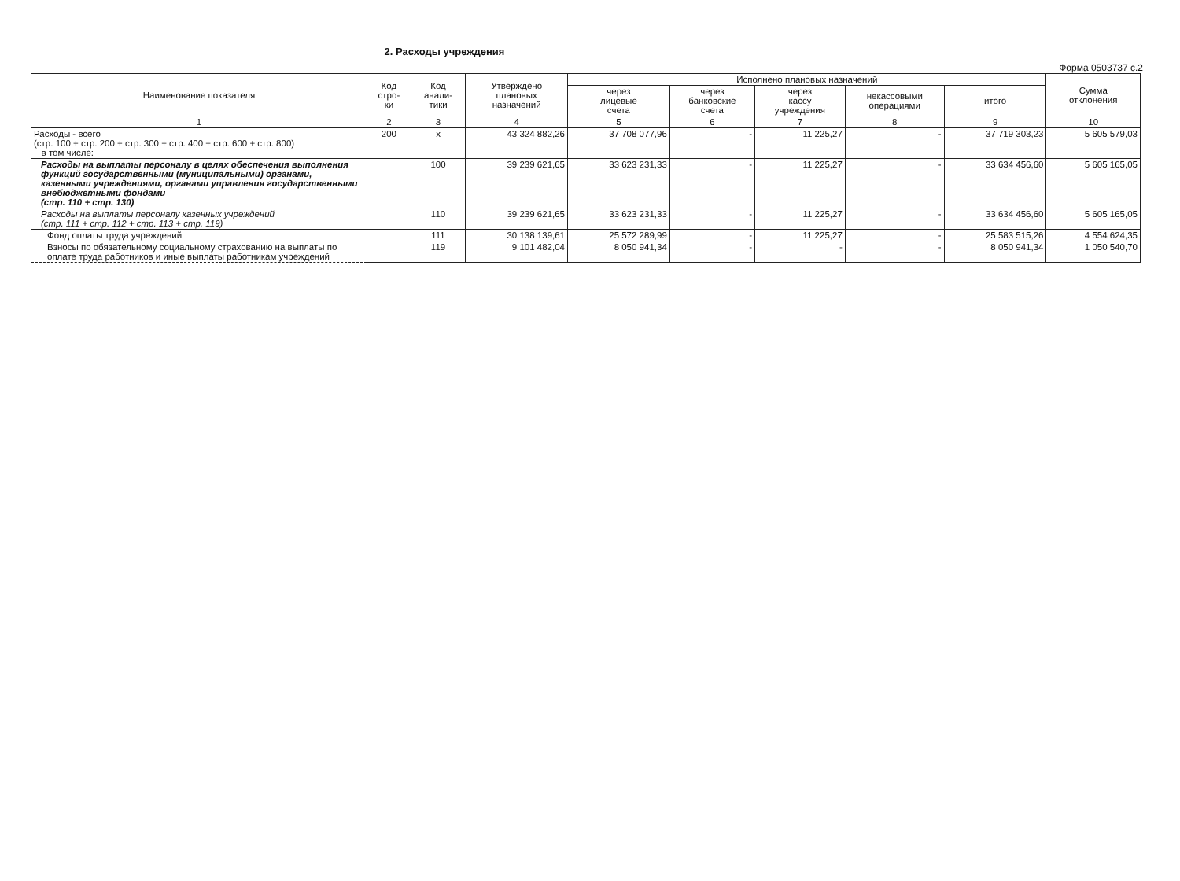2. Расходы учреждения
Форма 0503737 с.2
| Наименование показателя | Код стро- ки | Код анали- тики | Утверждено плановых назначений | Исполнено плановых назначений | | | | | Сумма отклонения |
| --- | --- | --- | --- | --- | --- | --- | --- | --- | --- |
| | | | | через лицевые счета | через банковские счета | через кассу учреждения | некассовыми операциями | итого | |
| 1 | 2 | 3 | 4 | 5 | 6 | 7 | 8 | 9 | 10 |
| Расходы - всего (стр. 100 + стр. 200 + стр. 300 + стр. 400 + стр. 600 + стр. 800) в том числе: | 200 | х | 43 324 882,26 | 37 708 077,96 | - | 11 225,27 | - | 37 719 303,23 | 5 605 579,03 |
| Расходы на выплаты персоналу в целях обеспечения выполнения функций государственными (муниципальными) органами, казенными учреждениями, органами управления государственными внебюджетными фондами (стр. 110 + стр. 130) | | 100 | 39 239 621,65 | 33 623 231,33 | - | 11 225,27 | - | 33 634 456,60 | 5 605 165,05 |
| Расходы на выплаты персоналу казенных учреждений (стр. 111 + стр. 112 + стр. 113 + стр. 119) | | 110 | 39 239 621,65 | 33 623 231,33 | - | 11 225,27 | - | 33 634 456,60 | 5 605 165,05 |
| Фонд оплаты труда учреждений | | 111 | 30 138 139,61 | 25 572 289,99 | - | 11 225,27 | - | 25 583 515,26 | 4 554 624,35 |
| Взносы по обязательному социальному страхованию на выплаты по оплате труда работников и иные выплаты работникам учреждений | | 119 | 9 101 482,04 | 8 050 941,34 | - | - | - | 8 050 941,34 | 1 050 540,70 |